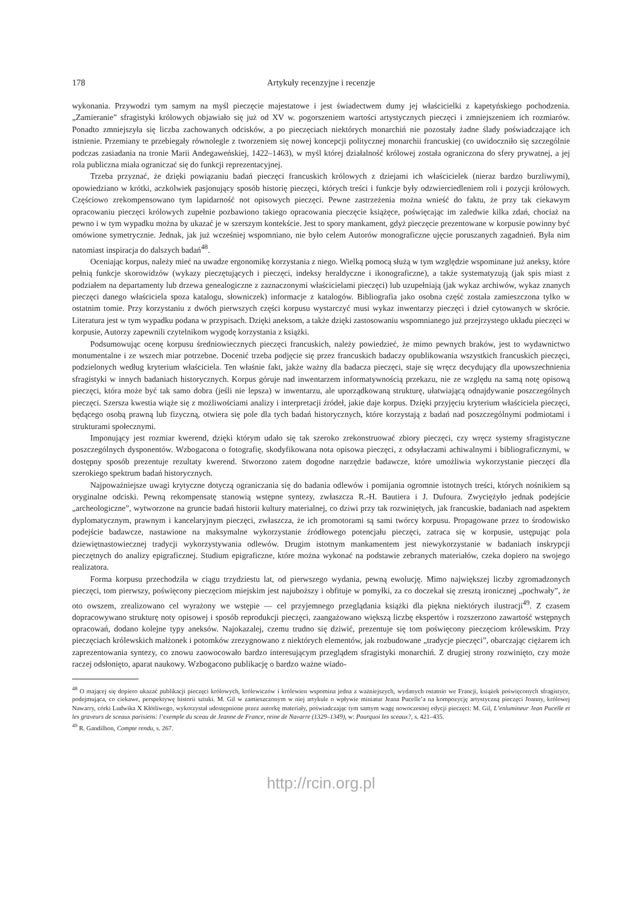178 Artykuły recenzyjne i recenzje
wykonania. Przywodzi tym samym na myśl pieczęcie majestatowe i jest świadectwem dumy jej właścicielki z kapetyńskiego pochodzenia. „Zamieranie” sfragistyki królowych objawiało się już od XV w. pogorszeniem wartości artystycznych pieczęci i zmniejszeniem ich rozmiarów. Ponadto zmniejszyła się liczba zachowanych odcisków, a po pieczęciach niektórych monarchiń nie pozostały żadne ślady poświadczające ich istnienie. Przemiany te przebiegały równolegle z tworzeniem się nowej koncepcji politycznej monarchii francuskiej (co uwidoczniło się szczególnie podczas zasiadania na tronie Marii Andegaweńskiej, 1422–1463), w myśl której działalność królowej została ograniczona do sfery prywatnej, a jej rola publiczna miała ograniczać się do funkcji reprezentacyjnej.
Trzeba przyznać, że dzięki powiązaniu badań pieczęci francuskich królowych z dziejami ich właścicielek (nieraz bardzo burzliwymi), opowiedziano w krótki, aczkolwiek pasjonujący sposób historię pieczęci, których treści i funkcje były odzwierciedleniem roli i pozycji królowych. Częściowo zrekompensowano tym lapidarność not opisowych pieczęci. Pewne zastrzeżenia można wnieść do faktu, że przy tak ciekawym opracowaniu pieczęci królowych zupełnie pozbawiono takiego opracowania pieczęcie książęce, poświęcając im zaledwie kilka zdań, chociaż na pewno i w tym wypadku można by ukazać je w szerszym kontekście. Jest to spory mankament, gdyż pieczęcie prezentowane w korpusie powinny być omówione symetrycznie. Jednak, jak już wcześniej wspomniano, nie było celem Autorów monograficzne ujęcie poruszanych zagadnień. Była nim natomiast inspiracja do dalszych badań<sup>48</sup>.
Oceniając korpus, należy mieć na uwadze ergonomikę korzystania z niego. Wielką pomocą służą w tym względzie wspominane już aneksy, które pełnią funkcje skorowidzów (wykazy pieczętujących i pieczęci, indeksy heraldyczne i ikonograficzne), a także systematyzują (jak spis miast z podziałem na departamenty lub drzewa genealogiczne z zaznaczonymi właścicielami pieczęci) lub uzupełniają (jak wykaz archiwów, wykaz znanych pieczęci danego właściciela spoza katalogu, słowniczek) informacje z katalogów. Bibliografia jako osobna część została zamieszczona tylko w ostatnim tomie. Przy korzystaniu z dwóch pierwszych części korpusu wystarczyć musi wykaz inwentarzy pieczęci i dzieł cytowanych w skrócie. Literatura jest w tym wypadku podana w przypisach. Dzięki aneksom, a także dzięki zastosowaniu wspomnianego już przejrzystego układu pieczęci w korpusie, Autorzy zapewnili czytelnikom wygodę korzystania z książki.
Podsumowując ocenę korpusu średniowiecznych pieczęci francuskich, należy powiedzieć, że mimo pewnych braków, jest to wydawnictwo monumentalne i ze wszech miar potrzebne. Docenić trzeba podjęcie się przez francuskich badaczy opublikowania wszystkich francuskich pieczęci, podzielonych według kryterium właściciela. Ten właśnie fakt, jakże ważny dla badacza pieczęci, staje się wręcz decydujący dla upowszechnienia sfragistyki w innych badaniach historycznych. Korpus góruje nad inwentarzem informatywnością przekazu, nie ze względu na samą notę opisową pieczęci, która może być tak samo dobra (jeśli nie lepsza) w inwentarzu, ale uporządkowaną strukturę, ułatwiającą odnajdywanie poszczególnych pieczęci. Szersza kwestia wiąże się z możliwościami analizy i interpretacji źródeł, jakie daje korpus. Dzięki przyjęciu kryterium właściciela pieczęci, będącego osobą prawną lub fizyczną, otwiera się pole dla tych badań historycznych, które korzystają z badań nad poszczególnymi podmiotami i strukturami społecznymi.
Imponujący jest rozmiar kwerend, dzięki którym udało się tak szeroko zrekonstruować zbiory pieczęci, czy wręcz systemy sfragistyczne poszczególnych dysponentów. Wzbogacona o fotografię, skodyfikowana nota opisowa pieczęci, z odsyłaczami achiwalnymi i bibliograficznymi, w dostępny sposób prezentuje rezultaty kwerend. Stworzono zatem dogodne narzędzie badawcze, które umożliwia wykorzystanie pieczęci dla szerokiego spektrum badań historycznych.
Najpoważniejsze uwagi krytyczne dotyczą ograniczania się do badania odlewów i pomijania ogromnie istotnych treści, których nośnikiem są oryginalne odciski. Pewną rekompensatę stanowią wstępne syntezy, zwłaszcza R.-H. Bautiera i J. Dufoura. Zwyciężyło jednak podejście „archeologiczne”, wytworzone na gruncie badań historii kultury materialnej, co dziwi przy tak rozwiniętych, jak francuskie, badaniach nad aspektem dyplomatycznym, prawnym i kancelaryjnym pieczęci, zwłaszcza, że ich promotorami są sami twórcy korpusu. Propagowane przez to środowisko podejście badawcze, nastawione na maksymalne wykorzystanie źródłowego potencjału pieczęci, zatraca się w korpusie, ustępując pola dziewiętnastowiecznej tradycji wykorzystywania odlewów. Drugim istotnym mankamentem jest niewykorzystanie w badaniach inskrypcji pieczętnych do analizy epigraficznej. Studium epigraficzne, które można wykonać na podstawie zebranych materiałów, czeka dopiero na swojego realizatora.
Forma korpusu przechodziła w ciągu trzydziestu lat, od pierwszego wydania, pewną ewolucję. Mimo największej liczby zgromadzonych pieczęci, tom pierwszy, poświęcony pieczęciom miejskim jest najuboższy i obfituje w pomyłki, za co doczekał się zresztą ironicznej „pochwały”, że oto owszem, zrealizowano cel wyrażony we wstępie — cel przyjemnego przeglądania książki dla piękna niektórych ilustracji<sup>49</sup>. Z czasem dopracowywano strukturę noty opisowej i sposób reprodukcji pieczęci, zaangażowano większą liczbę ekspertów i rozszerzono zawartość wstępnych opracowań, dodano kolejne typy aneksów. Najokazalej, czemu trudno się dziwić, prezentuje się tom poświęcony pieczęciom królewskim. Przy pieczęciach królewskich małżonek i potomków zrezygnowano z niektórych elementów, jak rozbudowane „tradycje pieczęci”, obarczając ciężarem ich zaprezentowania syntezy, co znowu zaowocowało bardzo interesującym przeglądem sfragistyki monarchiń. Z drugiej strony rozwinięto, czy może raczej odsłonięto, aparat naukowy. Wzbogacono publikację o bardzo ważne wiado-
<sup>48</sup> O mającej się dopiero ukazać publikacji pieczęci królowych, królewiczów i królewien wspomina jedna z ważniejszych, wydanych ostatnio we Francji, książek poświęconych sfragistyce, podejmująca, co ciekawe, perspektywę historii sztuki. M. Gil w zamieszczonym w niej artykule o wpływie miniatur Jeana Pucelle’a na kompozycję artystyczną pieczęci Joanny, królowej Nawarry, córki Ludwika X Kłótliwego, wykorzystał udostępnione przez autorkę materiały, poświadczając tym samym wagę nowoczesnej edycji pieczęci: M. Gil, L’enlumineur Jean Pucelle et les graveurs de sceaux parisiens: l’exemple du sceau de Jeanne de France, reine de Navarre (1329–1349), w: Pourquoi les sceaux?, s. 421–435.
<sup>49</sup> R. Gandilhon, Compte rendu, s. 267.
http://rcin.org.pl